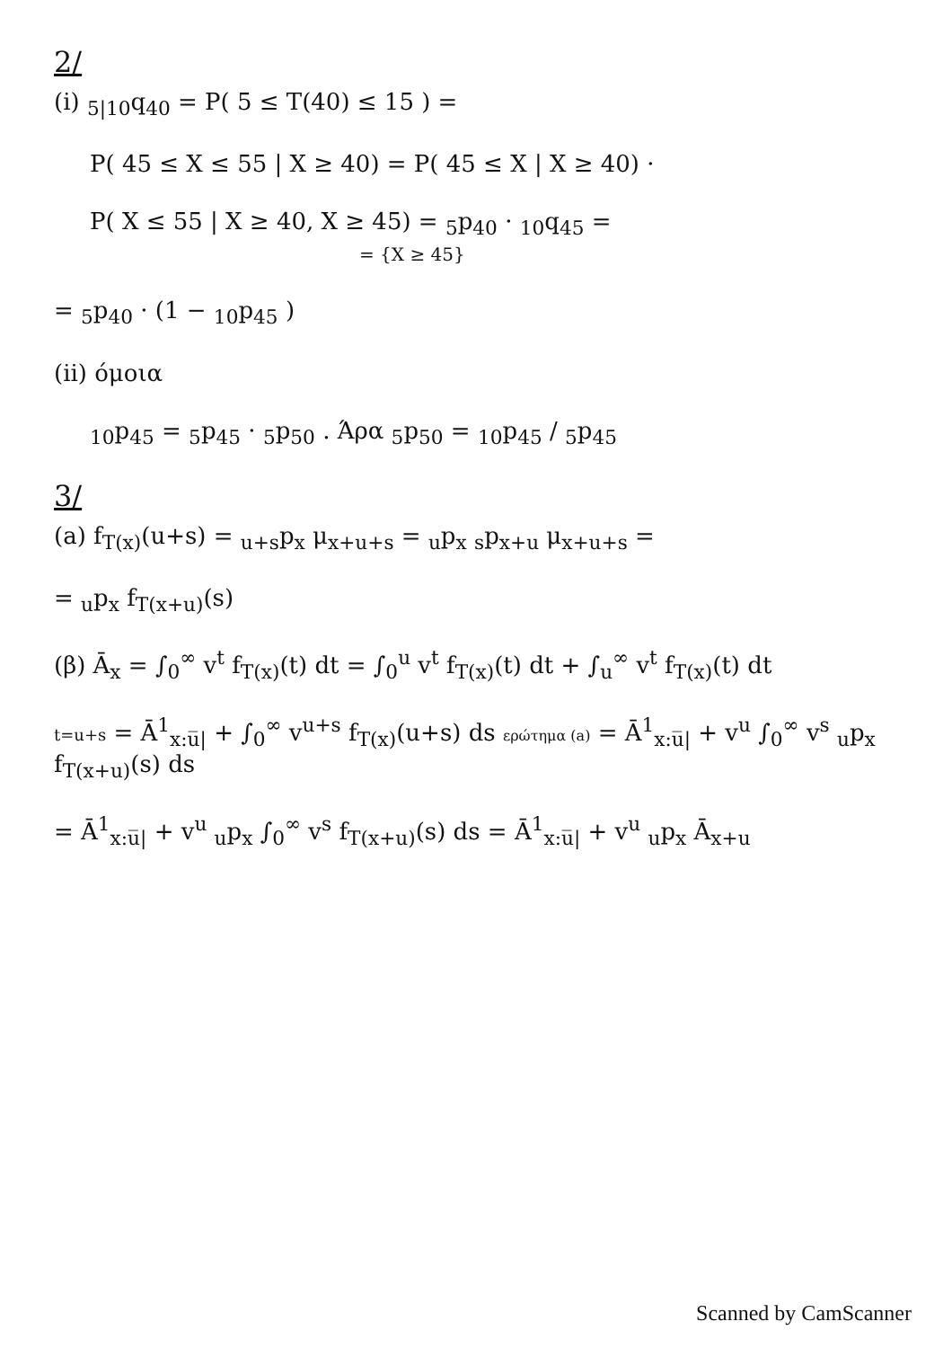2/
(i) <sub>5|10</sub>q<sub>40</sub> = P( 5 ≤ T(40) ≤ 15 ) =
P( 45 ≤ X ≤ 55 | X ≥ 40) = P( 45 ≤ X | X ≥ 40) ·
P( X ≤ 55 | X ≥ 40, X ≥ 45) = <sub>5</sub>p<sub>40</sub> · <sub>10</sub>q<sub>45</sub> =
= {X ≥ 45}
= <sub>5</sub>p<sub>40</sub> · (1 − <sub>10</sub>p<sub>45</sub> )
(ii) όμοια
<sub>10</sub>p<sub>45</sub> = <sub>5</sub>p<sub>45</sub> · <sub>5</sub>p<sub>50</sub> . Άρα <sub>5</sub>p<sub>50</sub> = <sub>10</sub>p<sub>45</sub> / <sub>5</sub>p<sub>45</sub>
3/
(a) f<sub>T(x)</sub>(u+s) = <sub>u+s</sub>p<sub>x</sub> μ<sub>x+u+s</sub> = <sub>u</sub>p<sub>x</sub> <sub>s</sub>p<sub>x+u</sub> μ<sub>x+u+s</sub> =
= <sub>u</sub>p<sub>x</sub> f<sub>T(x+u)</sub>(s)
(β) Ā<sub>x</sub> = ∫<sub>0</sub><sup>∞</sup> v<sup>t</sup> f<sub>T(x)</sub>(t) dt = ∫<sub>0</sub><sup>u</sup> v<sup>t</sup> f<sub>T(x)</sub>(t) dt + ∫<sub>u</sub><sup>∞</sup> v<sup>t</sup> f<sub>T(x)</sub>(t) dt
t=u+s = Ā<sup>1</sup><sub>x:u̅|</sub> + ∫<sub>0</sub><sup>∞</sup> v<sup>u+s</sup> f<sub>T(x)</sub>(u+s) ds ερώτημα (a) = Ā<sup>1</sup><sub>x:u̅|</sub> + v<sup>u</sup> ∫<sub>0</sub><sup>∞</sup> v<sup>s</sup> <sub>u</sub>p<sub>x</sub> f<sub>T(x+u)</sub>(s) ds
= Ā<sup>1</sup><sub>x:u̅|</sub> + v<sup>u</sup> <sub>u</sub>p<sub>x</sub> ∫<sub>0</sub><sup>∞</sup> v<sup>s</sup> f<sub>T(x+u)</sub>(s) ds = Ā<sup>1</sup><sub>x:u̅|</sub> + v<sup>u</sup> <sub>u</sub>p<sub>x</sub> Ā<sub>x+u</sub>
Scanned by CamScanner